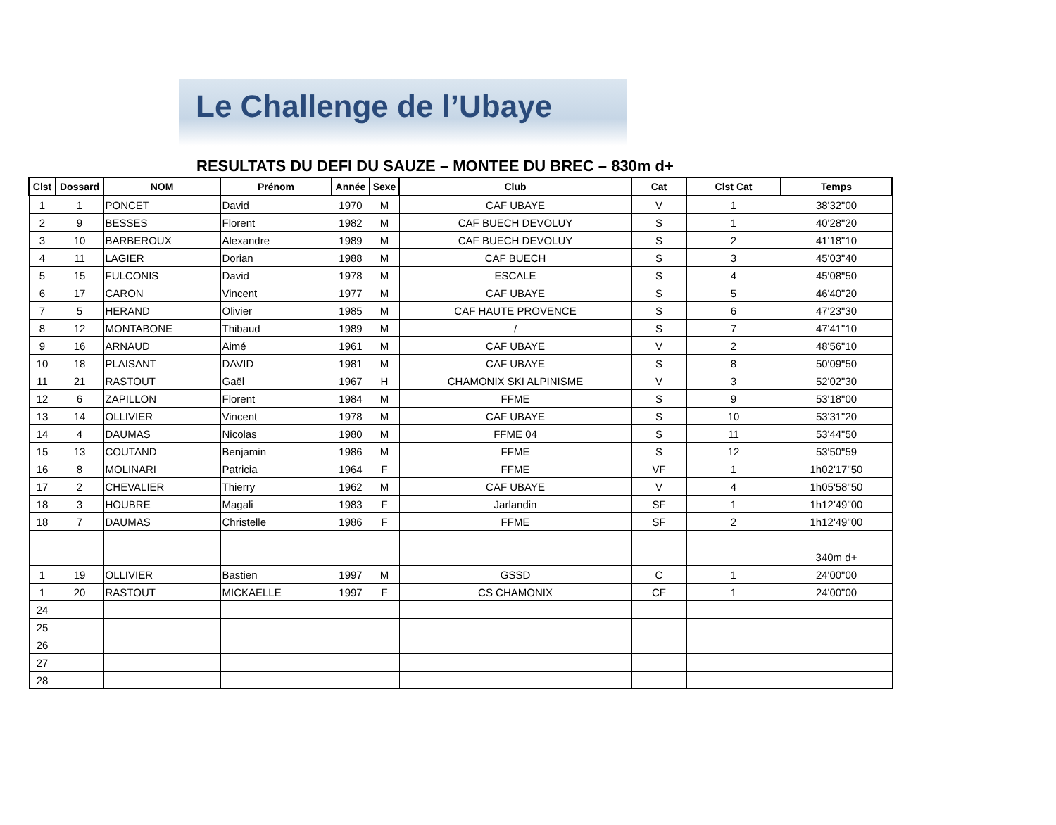Le Challenge de l’Ubaye
RESULTATS DU DEFI DU SAUZE – MONTEE DU BREC – 830m d+
| Clst | Dossard | NOM | Prénom | Année | Sexe | Club | Cat | Clst Cat | Temps |
| --- | --- | --- | --- | --- | --- | --- | --- | --- | --- |
| 1 | 1 | PONCET | David | 1970 | M | CAF UBAYE | V | 1 | 38'32"00 |
| 2 | 9 | BESSES | Florent | 1982 | M | CAF BUECH DEVOLUY | S | 1 | 40'28"20 |
| 3 | 10 | BARBEROUX | Alexandre | 1989 | M | CAF BUECH DEVOLUY | S | 2 | 41'18"10 |
| 4 | 11 | LAGIER | Dorian | 1988 | M | CAF BUECH | S | 3 | 45'03"40 |
| 5 | 15 | FULCONIS | David | 1978 | M | ESCALE | S | 4 | 45'08"50 |
| 6 | 17 | CARON | Vincent | 1977 | M | CAF UBAYE | S | 5 | 46'40"20 |
| 7 | 5 | HERAND | Olivier | 1985 | M | CAF HAUTE PROVENCE | S | 6 | 47'23"30 |
| 8 | 12 | MONTABONE | Thibaud | 1989 | M | / | S | 7 | 47'41"10 |
| 9 | 16 | ARNAUD | Aimé | 1961 | M | CAF UBAYE | V | 2 | 48'56"10 |
| 10 | 18 | PLAISANT | DAVID | 1981 | M | CAF UBAYE | S | 8 | 50'09"50 |
| 11 | 21 | RASTOUT | Gaël | 1967 | H | CHAMONIX SKI ALPINISME | V | 3 | 52'02"30 |
| 12 | 6 | ZAPILLON | Florent | 1984 | M | FFME | S | 9 | 53'18"00 |
| 13 | 14 | OLLIVIER | Vincent | 1978 | M | CAF UBAYE | S | 10 | 53'31"20 |
| 14 | 4 | DAUMAS | Nicolas | 1980 | M | FFME 04 | S | 11 | 53'44"50 |
| 15 | 13 | COUTAND | Benjamin | 1986 | M | FFME | S | 12 | 53'50"59 |
| 16 | 8 | MOLINARI | Patricia | 1964 | F | FFME | VF | 1 | 1h02'17"50 |
| 17 | 2 | CHEVALIER | Thierry | 1962 | M | CAF UBAYE | V | 4 | 1h05'58"50 |
| 18 | 3 | HOUBRE | Magali | 1983 | F | Jarlandin | SF | 1 | 1h12'49"00 |
| 18 | 7 | DAUMAS | Christelle | 1986 | F | FFME | SF | 2 | 1h12'49"00 |
| | | | | | | | | | 340m d+ |
| 1 | 19 | OLLIVIER | Bastien | 1997 | M | GSSD | C | 1 | 24'00"00 |
| 1 | 20 | RASTOUT | MICKAELLE | 1997 | F | CS CHAMONIX | CF | 1 | 24'00"00 |
| 24 | | | | | | | | | |
| 25 | | | | | | | | | |
| 26 | | | | | | | | | |
| 27 | | | | | | | | | |
| 28 | | | | | | | | | |